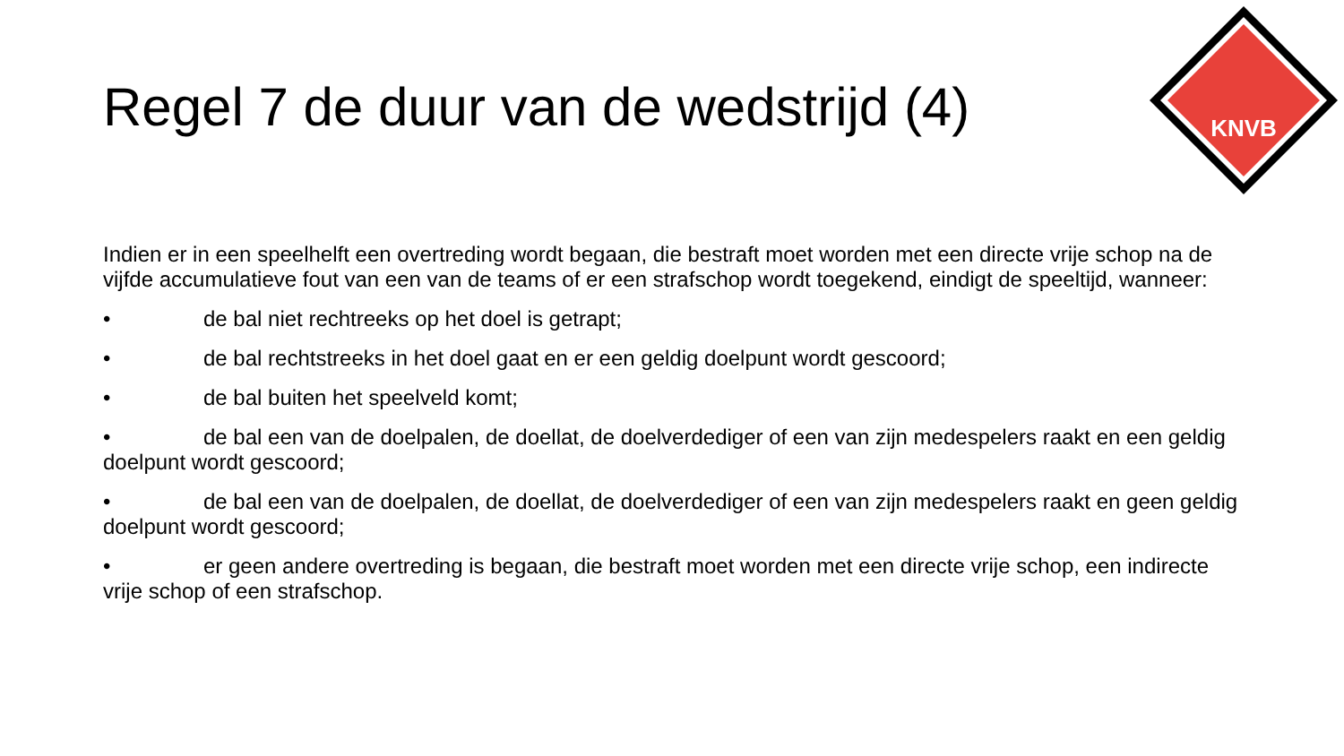KNVB
Regel 7 de duur van de wedstrijd (4)
Indien er in een speelhelft een overtreding wordt begaan, die bestraft moet worden met een directe vrije schop na de vijfde accumulatieve fout van een van de teams of er een strafschop wordt toegekend, eindigt de speeltijd, wanneer:
• de bal niet rechtreeks op het doel is getrapt;
• de bal rechtstreeks in het doel gaat en er een geldig doelpunt wordt gescoord;
• de bal buiten het speelveld komt;
• de bal een van de doelpalen, de doellat, de doelverdediger of een van zijn medespelers raakt en een geldig doelpunt wordt gescoord;
• de bal een van de doelpalen, de doellat, de doelverdediger of een van zijn medespelers raakt en geen geldig doelpunt wordt gescoord;
• er geen andere overtreding is begaan, die bestraft moet worden met een directe vrije schop, een indirecte vrije schop of een strafschop.